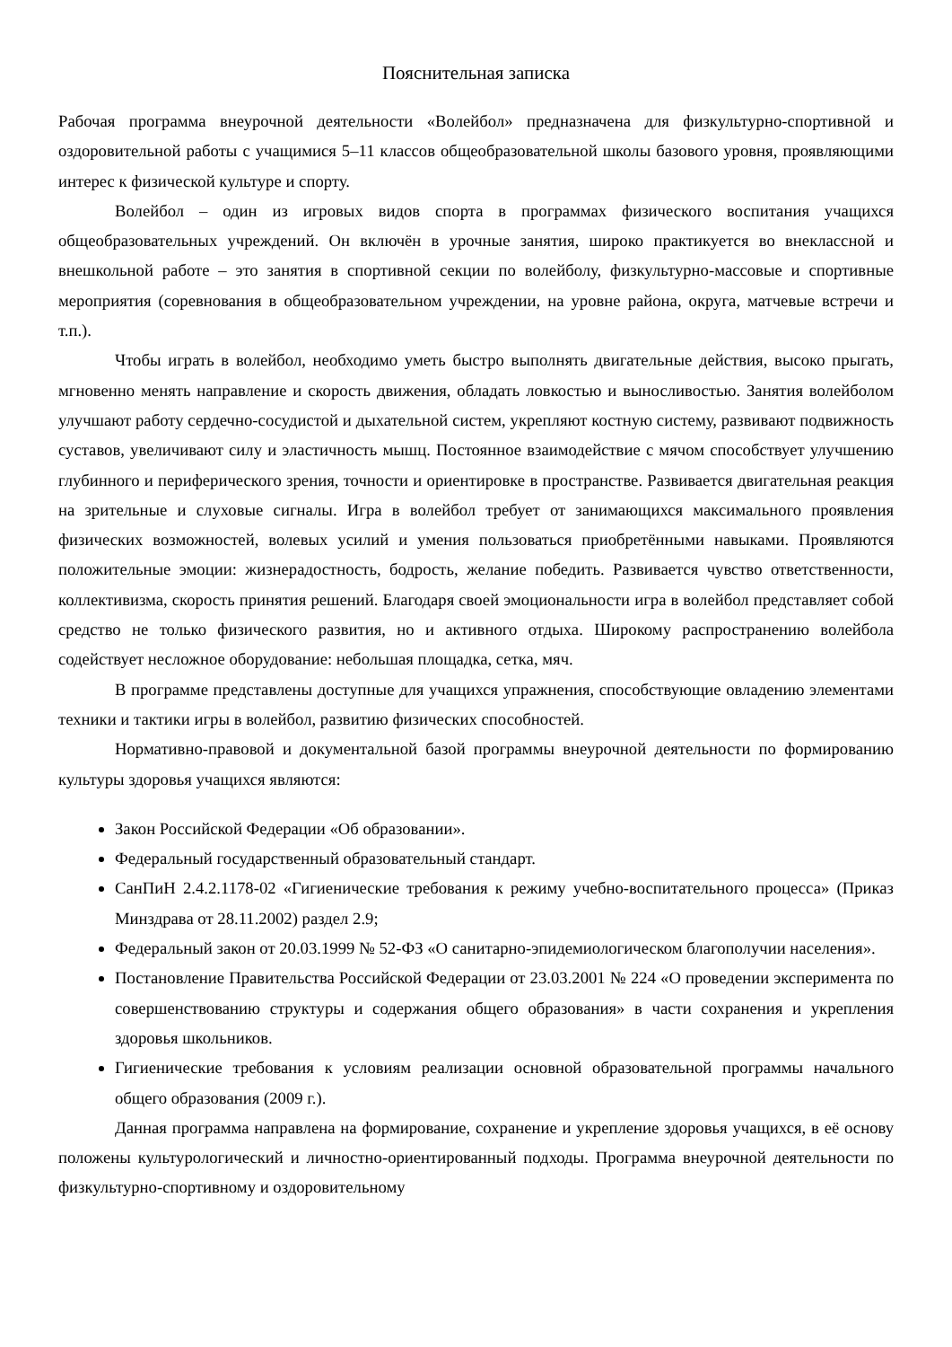Пояснительная записка
Рабочая программа внеурочной деятельности «Волейбол» предназначена для физкультурно-спортивной и оздоровительной работы с учащимися 5–11 классов общеобразовательной школы базового уровня, проявляющими интерес к физической культуре и спорту.
Волейбол – один из игровых видов спорта в программах физического воспитания учащихся общеобразовательных учреждений. Он включён в урочные занятия, широко практикуется во внеклассной и внешкольной работе – это занятия в спортивной секции по волейболу, физкультурно-массовые и спортивные мероприятия (соревнования в общеобразовательном учреждении, на уровне района, округа, матчевые встречи и т.п.).
Чтобы играть в волейбол, необходимо уметь быстро выполнять двигательные действия, высоко прыгать, мгновенно менять направление и скорость движения, обладать ловкостью и выносливостью. Занятия волейболом улучшают работу сердечно-сосудистой и дыхательной систем, укрепляют костную систему, развивают подвижность суставов, увеличивают силу и эластичность мышц. Постоянное взаимодействие с мячом способствует улучшению глубинного и периферического зрения, точности и ориентировке в пространстве. Развивается двигательная реакция на зрительные и слуховые сигналы. Игра в волейбол требует от занимающихся максимального проявления физических возможностей, волевых усилий и умения пользоваться приобретёнными навыками. Проявляются положительные эмоции: жизнерадостность, бодрость, желание победить. Развивается чувство ответственности, коллективизма, скорость принятия решений. Благодаря своей эмоциональности игра в волейбол представляет собой средство не только физического развития, но и активного отдыха. Широкому распространению волейбола содействует несложное оборудование: небольшая площадка, сетка, мяч.
В программе представлены доступные для учащихся упражнения, способствующие овладению элементами техники и тактики игры в волейбол, развитию физических способностей.
Нормативно-правовой и документальной базой программы внеурочной деятельности по формированию культуры здоровья учащихся являются:
Закон Российской Федерации «Об образовании».
Федеральный государственный образовательный стандарт.
СанПиН 2.4.2.1178-02 «Гигиенические требования к режиму учебно-воспитательного процесса» (Приказ Минздрава от 28.11.2002) раздел 2.9;
Федеральный закон от 20.03.1999 № 52-ФЗ «О санитарно-эпидемиологическом благополучии населения».
Постановление Правительства Российской Федерации от 23.03.2001 № 224 «О проведении эксперимента по совершенствованию структуры и содержания общего образования» в части сохранения и укрепления здоровья школьников.
Гигиенические требования к условиям реализации основной образовательной программы начального общего образования (2009 г.).
Данная программа направлена на формирование, сохранение и укрепление здоровья учащихся, в её основу положены культурологический и личностно-ориентированный подходы. Программа внеурочной деятельности по физкультурно-спортивному и оздоровительному